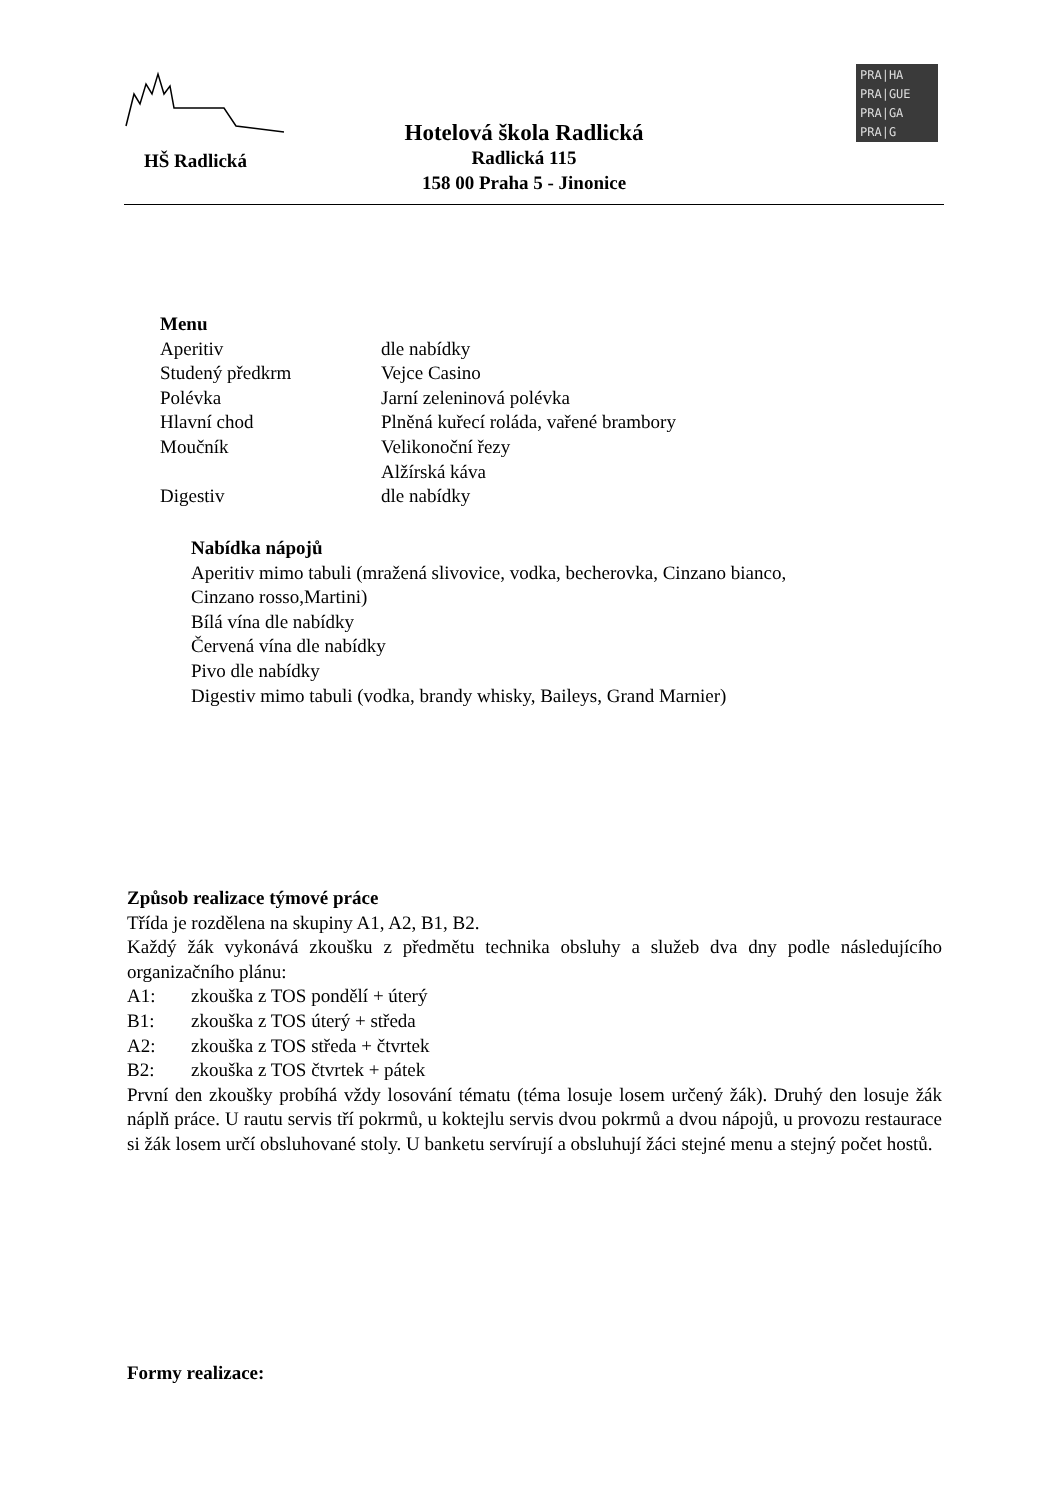HŠ Radlická
Hotelová škola Radlická
Radlická 115
158 00 Praha 5 - Jinonice
PRA|HA
PRA|GUE
PRA|GA
PRA|G
Menu
| Aperitiv | dle nabídky |
| Studený předkrm | Vejce Casino |
| Polévka | Jarní zeleninová polévka |
| Hlavní chod | Plněná kuřecí roláda, vařené brambory |
| Moučník | Velikonoční řezy |
| | Alžírská káva |
| Digestiv | dle nabídky |
Nabídka nápojů
Aperitiv mimo tabuli (mražená slivovice, vodka, becherovka, Cinzano bianco,
Cinzano rosso,Martini)
Bílá vína dle nabídky
Červená vína dle nabídky
Pivo dle nabídky
Digestiv mimo tabuli (vodka, brandy whisky, Baileys, Grand Marnier)
Způsob realizace týmové práce
Třída je rozdělena na skupiny A1, A2, B1, B2.
Každý žák vykonává zkoušku z předmětu technika obsluhy a služeb dva dny podle následujícího organizačního plánu:
A1: zkouška z TOS pondělí + úterý
B1: zkouška z TOS úterý + středa
A2: zkouška z TOS středa + čtvrtek
B2: zkouška z TOS čtvrtek + pátek
První den zkoušky probíhá vždy losování tématu (téma losuje losem určený žák). Druhý den losuje žák náplň práce. U rautu servis tří pokrmů, u koktejlu servis dvou pokrmů a dvou nápojů, u provozu restaurace si žák losem určí obsluhované stoly. U banketu servírují a obsluhují žáci stejné menu a stejný počet hostů.
Formy realizace: